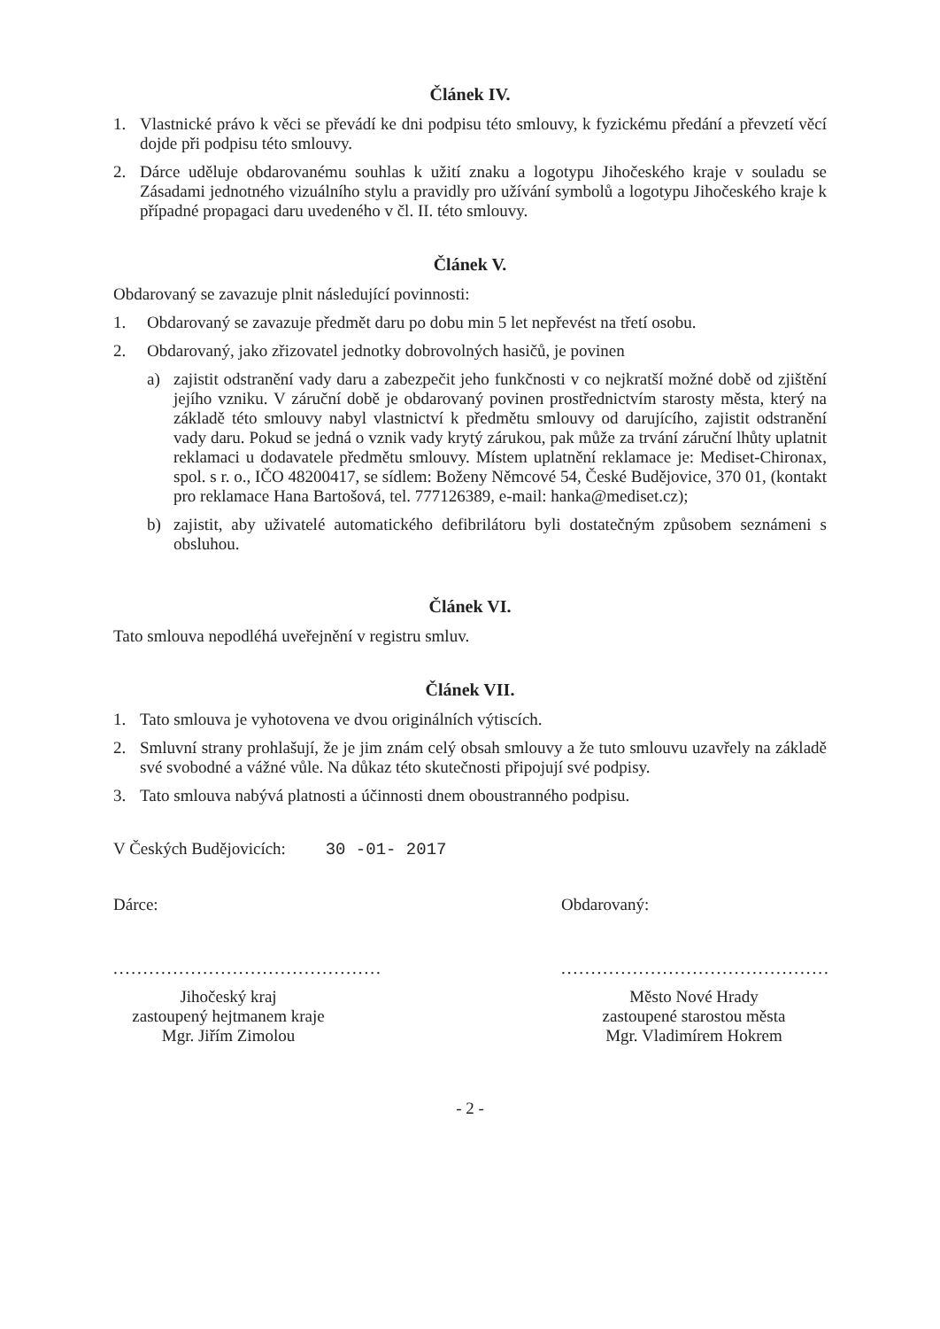Článek IV.
1. Vlastnické právo k věci se převádí ke dni podpisu této smlouvy, k fyzickému předání a převzetí věcí dojde při podpisu této smlouvy.
2. Dárce uděluje obdarovanému souhlas k užití znaku a logotypu Jihočeského kraje v souladu se Zásadami jednotného vizuálního stylu a pravidly pro užívání symbolů a logotypu Jihočeského kraje k případné propagaci daru uvedeného v čl. II. této smlouvy.
Článek V.
Obdarovaný se zavazuje plnit následující povinnosti:
1. Obdarovaný se zavazuje předmět daru po dobu min 5 let nepřevést na třetí osobu.
2. Obdarovaný, jako zřizovatel jednotky dobrovolných hasičů, je povinen
a) zajistit odstranění vady daru a zabezpečit jeho funkčnosti v co nejkratší možné době od zjištění jejího vzniku. V záruční době je obdarovaný povinen prostřednictvím starosty města, který na základě této smlouvy nabyl vlastnictví k předmětu smlouvy od darujícího, zajistit odstranění vady daru. Pokud se jedná o vznik vady krytý zárukou, pak může za trvání záruční lhůty uplatnit reklamaci u dodavatele předmětu smlouvy. Místem uplatnění reklamace je: Mediset-Chironax, spol. s r. o., IČO 48200417, se sídlem: Boženy Němcové 54, České Budějovice, 370 01, (kontakt pro reklamace Hana Bartošová, tel. 777126389, e-mail: hanka@mediset.cz);
b) zajistit, aby uživatelé automatického defibrilátoru byli dostatečným způsobem seznámeni s obsluhou.
Článek VI.
Tato smlouva nepodléhá uveřejnění v registru smluv.
Článek VII.
1. Tato smlouva je vyhotovena ve dvou originálních výtiscích.
2. Smluvní strany prohlašují, že je jim znám celý obsah smlouvy a že tuto smlouvu uzavřely na základě své svobodné a vážné vůle. Na důkaz této skutečnosti připojují své podpisy.
3. Tato smlouva nabývá platnosti a účinnosti dnem oboustranného podpisu.
V Českých Budějovicích: 30 -01- 2017
Dárce:
.............................................
Jihočeský kraj
zastoupený hejtmanem kraje
Mgr. Jiřím Zimolou
Obdarovaný:
.............................................
Město Nové Hrady
zastoupené starostou města
Mgr. Vladimírem Hokrem
- 2 -